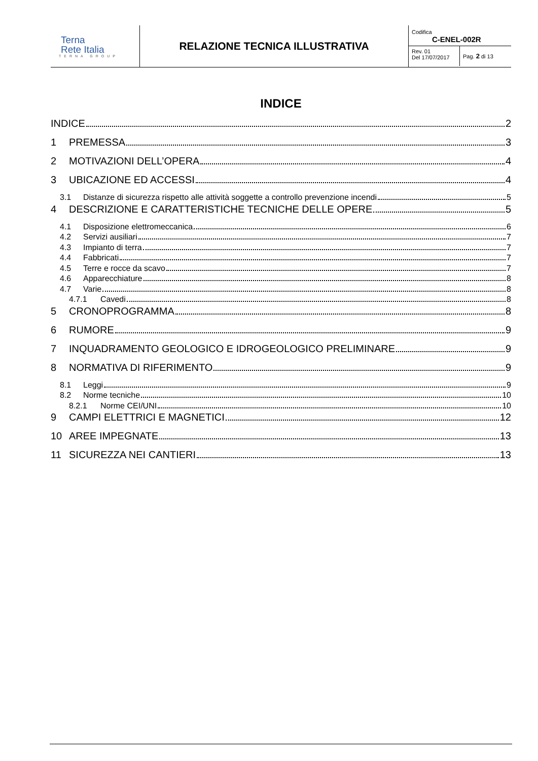| Terna Rete Italia TERNA GROUP | RELAZIONE TECNICA ILLUSTRATIVA | Codifica C-ENEL-002R Rev. 01 Del 17/07/2017 Pag. 2 di 13 |
INDICE
INDICE 2
1 PREMESSA 3
2 MOTIVAZIONI DELL’OPERA 4
3 UBICAZIONE ED ACCESSI 4
3.1 Distanze di sicurezza rispetto alle attività soggette a controllo prevenzione incendi 5
4 DESCRIZIONE E CARATTERISTICHE TECNICHE DELLE OPERE 5
4.1 Disposizione elettromeccanica 6
4.2 Servizi ausiliari 7
4.3 Impianto di terra 7
4.4 Fabbricati 7
4.5 Terre e rocce da scavo 7
4.6 Apparecchiature 8
4.7 Varie 8
4.7.1 Cavedi 8
5 CRONOPROGRAMMA 8
6 RUMORE 9
7 INQUADRAMENTO GEOLOGICO E IDROGEOLOGICO PRELIMINARE 9
8 NORMATIVA DI RIFERIMENTO 9
8.1 Leggi 9
8.2 Norme tecniche 10
8.2.1 Norme CEI/UNI 10
9 CAMPI ELETTRICI E MAGNETICI 12
10 AREE IMPEGNATE 13
11 SICUREZZA NEI CANTIERI 13